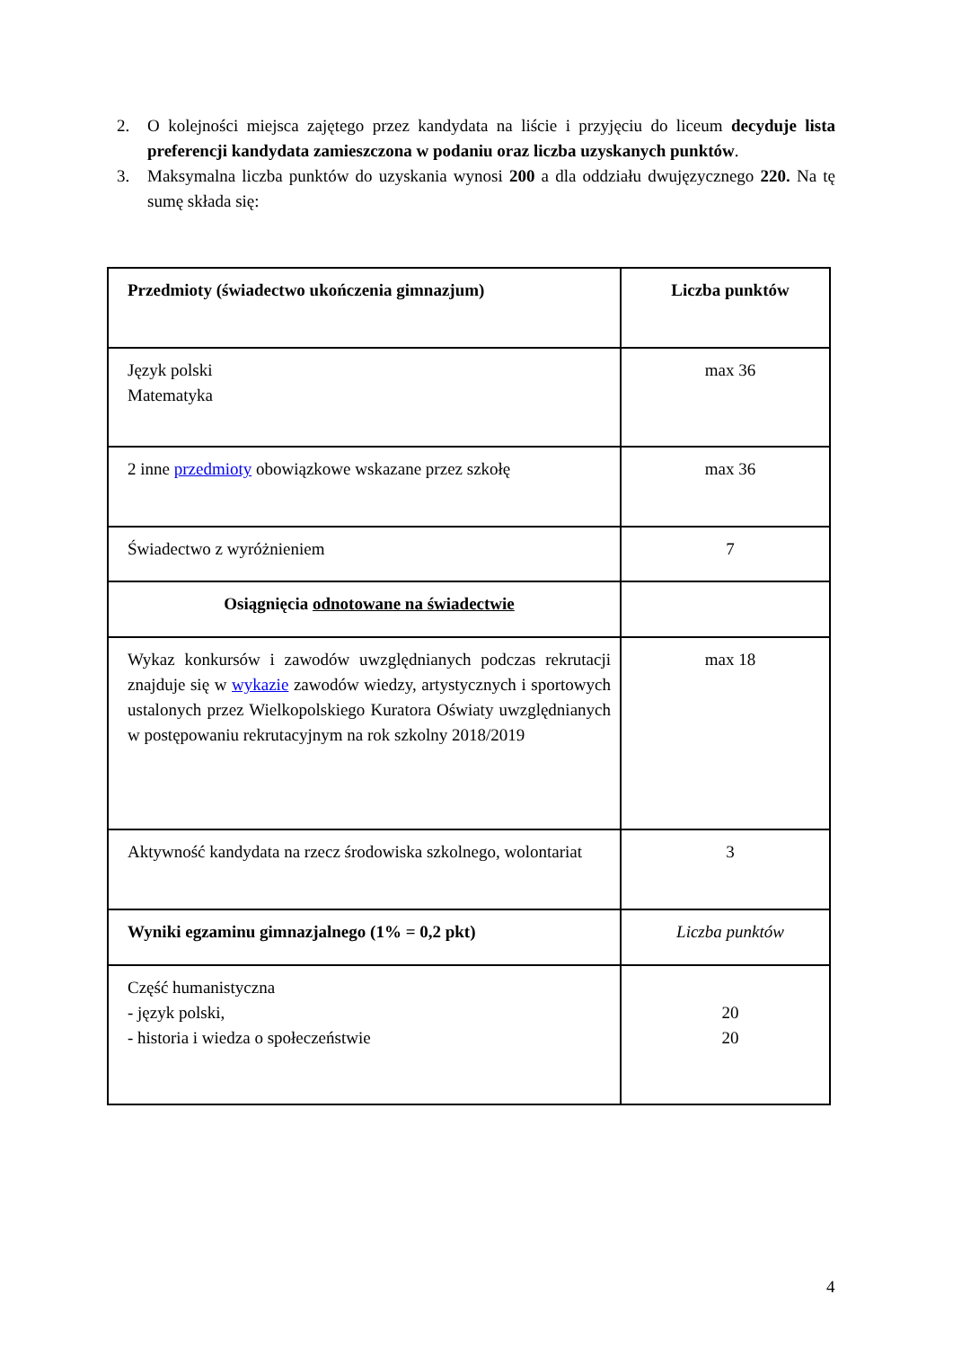2. O kolejności miejsca zajętego przez kandydata na liście i przyjęciu do liceum decyduje lista preferencji kandydata zamieszczona w podaniu oraz liczba uzyskanych punktów.
3. Maksymalna liczba punktów do uzyskania wynosi 200 a dla oddziału dwujęzycznego 220. Na tę sumę składa się:
| Przedmioty (świadectwo ukończenia gimnazjum) | Liczba punktów |
| Język polski Matematyka | max 36 |
| 2 inne przedmioty obowiązkowe wskazane przez szkołę | max 36 |
| Świadectwo z wyróżnieniem | 7 |
| Osiągnięcia odnotowane na świadectwie | |
| Wykaz konkursów i zawodów uwzględnianych podczas rekrutacji znajduje się w wykazie zawodów wiedzy, artystycznych i sportowych ustalonych przez Wielkopolskiego Kuratora Oświaty uwzględnianych w postępowaniu rekrutacyjnym na rok szkolny 2018/2019 | max 18 |
| Aktywność kandydata na rzecz środowiska szkolnego, wolontariat | 3 |
| Wyniki egzaminu gimnazjalnego (1% = 0,2 pkt) | Liczba punktów |
| Część humanistyczna - język polski, - historia i wiedza o społeczeństwie | 20 20 |
4